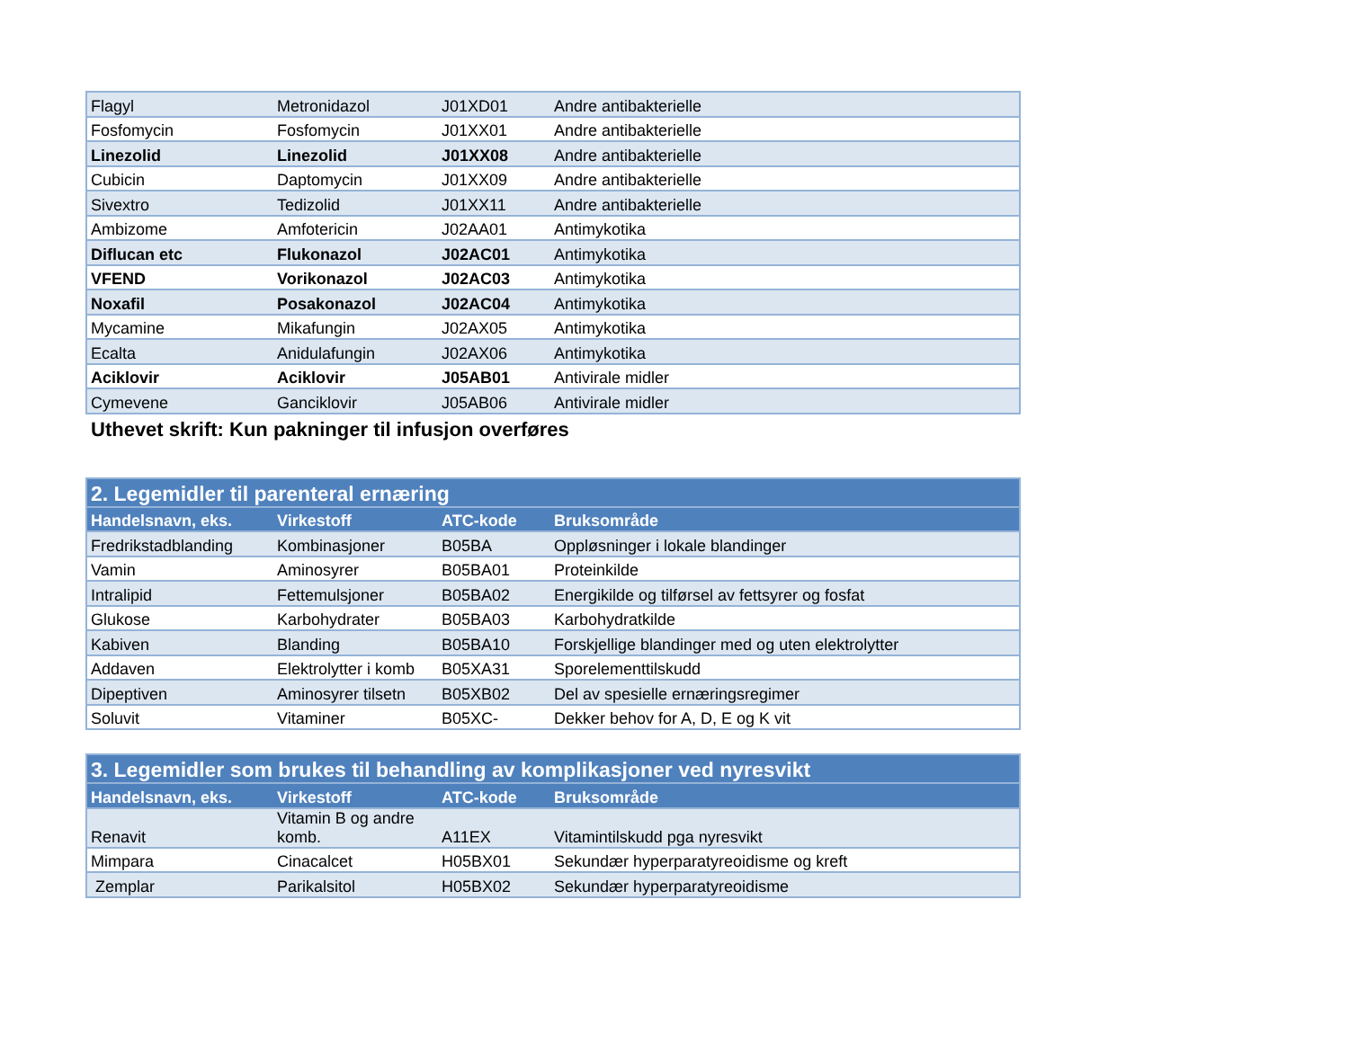| Flagyl | Metronidazol | J01XD01 | Andre antibakterielle |
| Fosfomycin | Fosfomycin | J01XX01 | Andre antibakterielle |
| Linezolid | Linezolid | J01XX08 | Andre antibakterielle |
| Cubicin | Daptomycin | J01XX09 | Andre antibakterielle |
| Sivextro | Tedizolid | J01XX11 | Andre antibakterielle |
| Ambizome | Amfotericin | J02AA01 | Antimykotika |
| Diflucan etc | Flukonazol | J02AC01 | Antimykotika |
| VFEND | Vorikonazol | J02AC03 | Antimykotika |
| Noxafil | Posakonazol | J02AC04 | Antimykotika |
| Mycamine | Mikafungin | J02AX05 | Antimykotika |
| Ecalta | Anidulafungin | J02AX06 | Antimykotika |
| Aciklovir | Aciklovir | J05AB01 | Antivirale midler |
| Cymevene | Ganciklovir | J05AB06 | Antivirale midler |
Uthevet skrift: Kun pakninger til infusjon overføres
| 2. Legemidler til parenteral ernæring | | | |
| --- | --- | --- | --- |
| Handelsnavn, eks. | Virkestoff | ATC-kode | Bruksområde |
| Fredrikstadblanding | Kombinasjoner | B05BA | Oppløsninger i lokale blandinger |
| Vamin | Aminosyrer | B05BA01 | Proteinkilde |
| Intralipid | Fettemulsjoner | B05BA02 | Energikilde og tilførsel av fettsyrer og fosfat |
| Glukose | Karbohydrater | B05BA03 | Karbohydratkilde |
| Kabiven | Blanding | B05BA10 | Forskjellige blandinger med og uten elektrolytter |
| Addaven | Elektrolytter i komb | B05XA31 | Sporelementtilskudd |
| Dipeptiven | Aminosyrer tilsetn | B05XB02 | Del av spesielle ernæringsregimer |
| Soluvit | Vitaminer | B05XC- | Dekker behov for A, D, E og K vit |
| 3. Legemidler som brukes til behandling av komplikasjoner ved nyresvikt | | | |
| --- | --- | --- | --- |
| Handelsnavn, eks. | Virkestoff | ATC-kode | Bruksområde |
| Renavit | Vitamin B og andre komb. | A11EX | Vitamintilskudd pga nyresvikt |
| Mimpara | Cinacalcet | H05BX01 | Sekundær hyperparatyreoidisme og kreft |
| Zemplar | Parikalsitol | H05BX02 | Sekundær hyperparatyreoidisme |